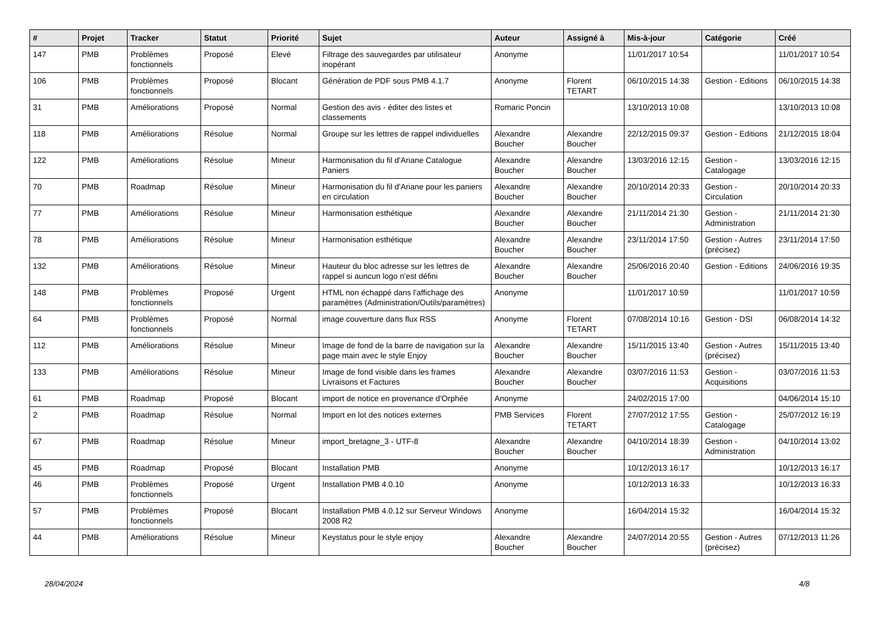| # | Projet | Tracker | Statut | Priorité | Sujet | Auteur | Assigné à | Mis-à-jour | Catégorie | Créé |
| --- | --- | --- | --- | --- | --- | --- | --- | --- | --- | --- |
| 147 | PMB | Problèmes fonctionnels | Proposé | Elevé | Filtrage des sauvegardes par utilisateur inopérant | Anonyme | | 11/01/2017 10:54 | | 11/01/2017 10:54 |
| 106 | PMB | Problèmes fonctionnels | Proposé | Blocant | Génération de PDF sous PMB 4.1.7 | Anonyme | Florent TETART | 06/10/2015 14:38 | Gestion - Editions | 06/10/2015 14:38 |
| 31 | PMB | Améliorations | Proposé | Normal | Gestion des avis - éditer des listes et classements | Romaric Poncin | | 13/10/2013 10:08 | | 13/10/2013 10:08 |
| 118 | PMB | Améliorations | Résolue | Normal | Groupe sur les lettres de rappel individuelles | Alexandre Boucher | Alexandre Boucher | 22/12/2015 09:37 | Gestion - Editions | 21/12/2015 18:04 |
| 122 | PMB | Améliorations | Résolue | Mineur | Harmonisation du fil d'Ariane Catalogue Paniers | Alexandre Boucher | Alexandre Boucher | 13/03/2016 12:15 | Gestion - Catalogage | 13/03/2016 12:15 |
| 70 | PMB | Roadmap | Résolue | Mineur | Harmonisation du fil d'Ariane pour les paniers en circulation | Alexandre Boucher | Alexandre Boucher | 20/10/2014 20:33 | Gestion - Circulation | 20/10/2014 20:33 |
| 77 | PMB | Améliorations | Résolue | Mineur | Harmonisation esthétique | Alexandre Boucher | Alexandre Boucher | 21/11/2014 21:30 | Gestion - Administration | 21/11/2014 21:30 |
| 78 | PMB | Améliorations | Résolue | Mineur | Harmonisation esthétique | Alexandre Boucher | Alexandre Boucher | 23/11/2014 17:50 | Gestion - Autres (précisez) | 23/11/2014 17:50 |
| 132 | PMB | Améliorations | Résolue | Mineur | Hauteur du bloc adresse sur les lettres de rappel si auncun logo n'est défini | Alexandre Boucher | Alexandre Boucher | 25/06/2016 20:40 | Gestion - Editions | 24/06/2016 19:35 |
| 148 | PMB | Problèmes fonctionnels | Proposé | Urgent | HTML non échappé dans l'affichage des paramètres (Administration/Outils/paramètres) | Anonyme | | 11/01/2017 10:59 | | 11/01/2017 10:59 |
| 64 | PMB | Problèmes fonctionnels | Proposé | Normal | image couverture dans flux RSS | Anonyme | Florent TETART | 07/08/2014 10:16 | Gestion - DSI | 06/08/2014 14:32 |
| 112 | PMB | Améliorations | Résolue | Mineur | Image de fond de la barre de navigation sur la page main avec le style Enjoy | Alexandre Boucher | Alexandre Boucher | 15/11/2015 13:40 | Gestion - Autres (précisez) | 15/11/2015 13:40 |
| 133 | PMB | Améliorations | Résolue | Mineur | Image de fond visible dans les frames Livraisons et Factures | Alexandre Boucher | Alexandre Boucher | 03/07/2016 11:53 | Gestion - Acquisitions | 03/07/2016 11:53 |
| 61 | PMB | Roadmap | Proposé | Blocant | import de notice en provenance d'Orphée | Anonyme | | 24/02/2015 17:00 | | 04/06/2014 15:10 |
| 2 | PMB | Roadmap | Résolue | Normal | Import en lot des notices externes | PMB Services | Florent TETART | 27/07/2012 17:55 | Gestion - Catalogage | 25/07/2012 16:19 |
| 67 | PMB | Roadmap | Résolue | Mineur | import_bretagne_3 - UTF-8 | Alexandre Boucher | Alexandre Boucher | 04/10/2014 18:39 | Gestion - Administration | 04/10/2014 13:02 |
| 45 | PMB | Roadmap | Proposé | Blocant | Installation PMB | Anonyme | | 10/12/2013 16:17 | | 10/12/2013 16:17 |
| 46 | PMB | Problèmes fonctionnels | Proposé | Urgent | Installation PMB 4.0.10 | Anonyme | | 10/12/2013 16:33 | | 10/12/2013 16:33 |
| 57 | PMB | Problèmes fonctionnels | Proposé | Blocant | Installation PMB 4.0.12 sur Serveur Windows 2008 R2 | Anonyme | | 16/04/2014 15:32 | | 16/04/2014 15:32 |
| 44 | PMB | Améliorations | Résolue | Mineur | Keystatus pour le style enjoy | Alexandre Boucher | Alexandre Boucher | 24/07/2014 20:55 | Gestion - Autres (précisez) | 07/12/2013 11:26 |
28/04/2024 4/8